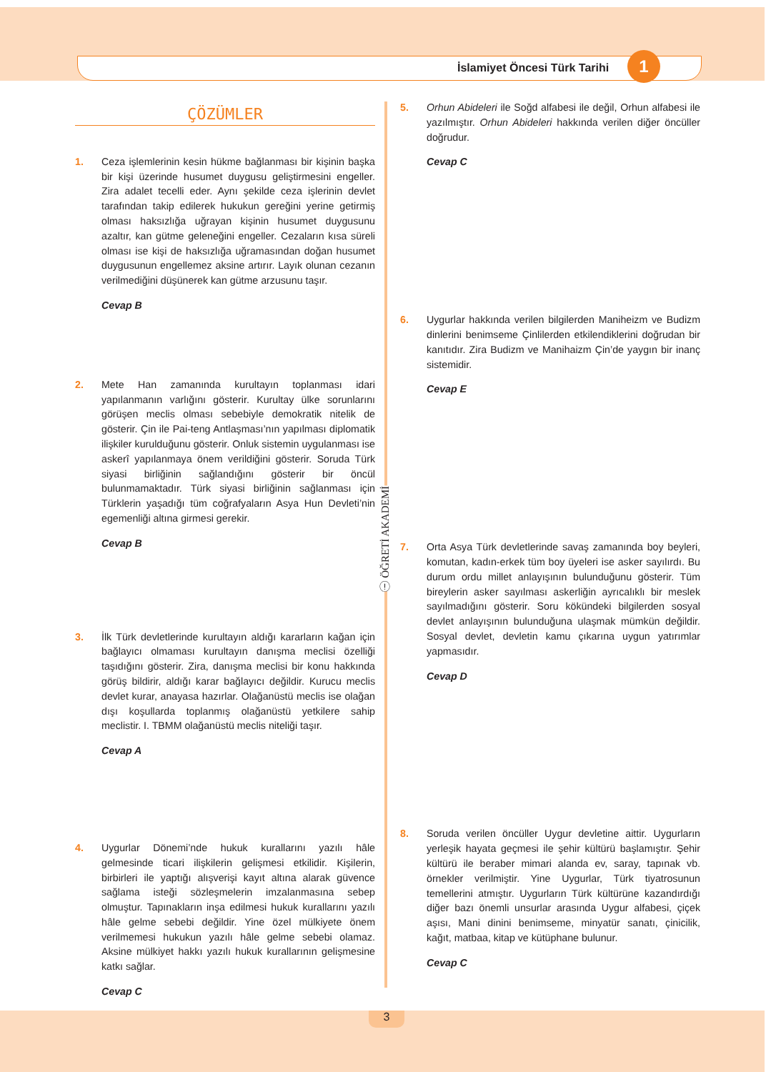İslamiyet Öncesi Türk Tarihi 1
ⓘ ÖĞRETİ AKADEMİ
ÇÖZÜMLER
1. Ceza işlemlerinin kesin hükme bağlanması bir kişinin başka bir kişi üzerinde husumet duygusu geliştirmesini engeller. Zira adalet tecelli eder. Aynı şekilde ceza işlerinin devlet tarafından takip edilerek hukukun gereğini yerine getirmiş olması haksızlığa uğrayan kişinin husumet duygusunu azaltır, kan gütme geleneğini engeller. Cezaların kısa süreli olması ise kişi de haksızlığa uğramasından doğan husumet duygusunun engellemez aksine artırır. Layık olunan cezanın verilmediğini düşünerek kan gütme arzusunu taşır.
Cevap B
2. Mete Han zamanında kurultayın toplanması idari yapılanmanın varlığını gösterir. Kurultay ülke sorunlarını görüşen meclis olması sebebiyle demokratik nitelik de gösterir. Çin ile Pai-teng Antlaşması’nın yapılması diplomatik ilişkiler kurulduğunu gösterir. Onluk sistemin uygulanması ise askerî yapılanmaya önem verildiğini gösterir. Soruda Türk siyasi birliğinin sağlandığını gösterir bir öncül bulunmamaktadır. Türk siyasi birliğinin sağlanması için Türklerin yaşadığı tüm coğrafyaların Asya Hun Devleti’nin egemenliği altına girmesi gerekir.
Cevap B
3. İlk Türk devletlerinde kurultayın aldığı kararların kağan için bağlayıcı olmaması kurultayın danışma meclisi özelliği taşıdığını gösterir. Zira, danışma meclisi bir konu hakkında görüş bildirir, aldığı karar bağlayıcı değildir. Kurucu meclis devlet kurar, anayasa hazırlar. Olağanüstü meclis ise olağan dışı koşullarda toplanmış olağanüstü yetkilere sahip meclistir. I. TBMM olağanüstü meclis niteliği taşır.
Cevap A
4. Uygurlar Dönemi’nde hukuk kurallarını yazılı hâle gelmesinde ticari ilişkilerin gelişmesi etkilidir. Kişilerin, birbirleri ile yaptığı alışverişi kayıt altına alarak güvence sağlama isteği sözleşmelerin imzalanmasına sebep olmuştur. Tapınakların inşa edilmesi hukuk kurallarını yazılı hâle gelme sebebi değildir. Yine özel mülkiyete önem verilmemesi hukukun yazılı hâle gelme sebebi olamaz. Aksine mülkiyet hakkı yazılı hukuk kurallarının gelişmesine katkı sağlar.
Cevap C
5. Orhun Abideleri ile Soğd alfabesi ile değil, Orhun alfabesi ile yazılmıştır. Orhun Abideleri hakkında verilen diğer öncüller doğrudur.
Cevap C
6. Uygurlar hakkında verilen bilgilerden Maniheizm ve Budizm dinlerini benimseme Çinlilerden etkilendiklerini doğrudan bir kanıtıdır. Zira Budizm ve Manihaizm Çin’de yaygın bir inanç sistemidir.
Cevap E
7. Orta Asya Türk devletlerinde savaş zamanında boy beyleri, komutan, kadın-erkek tüm boy üyeleri ise asker sayılırdı. Bu durum ordu millet anlayışının bulunduğunu gösterir. Tüm bireylerin asker sayılması askerliğin ayrıcalıklı bir meslek sayılmadığını gösterir. Soru kökündeki bilgilerden sosyal devlet anlayışının bulunduğuna ulaşmak mümkün değildir. Sosyal devlet, devletin kamu çıkarına uygun yatırımlar yapmasıdır.
Cevap D
8. Soruda verilen öncüller Uygur devletine aittir. Uygurların yerleşik hayata geçmesi ile şehir kültürü başlamıştır. Şehir kültürü ile beraber mimari alanda ev, saray, tapınak vb. örnekler verilmiştir. Yine Uygurlar, Türk tiyatrosunun temellerini atmıştır. Uygurların Türk kültürüne kazandırdığı diğer bazı önemli unsurlar arasında Uygur alfabesi, çiçek aşısı, Mani dinini benimseme, minyatür sanatı, çinicilik, kağıt, matbaa, kitap ve kütüphane bulunur.
Cevap C
3